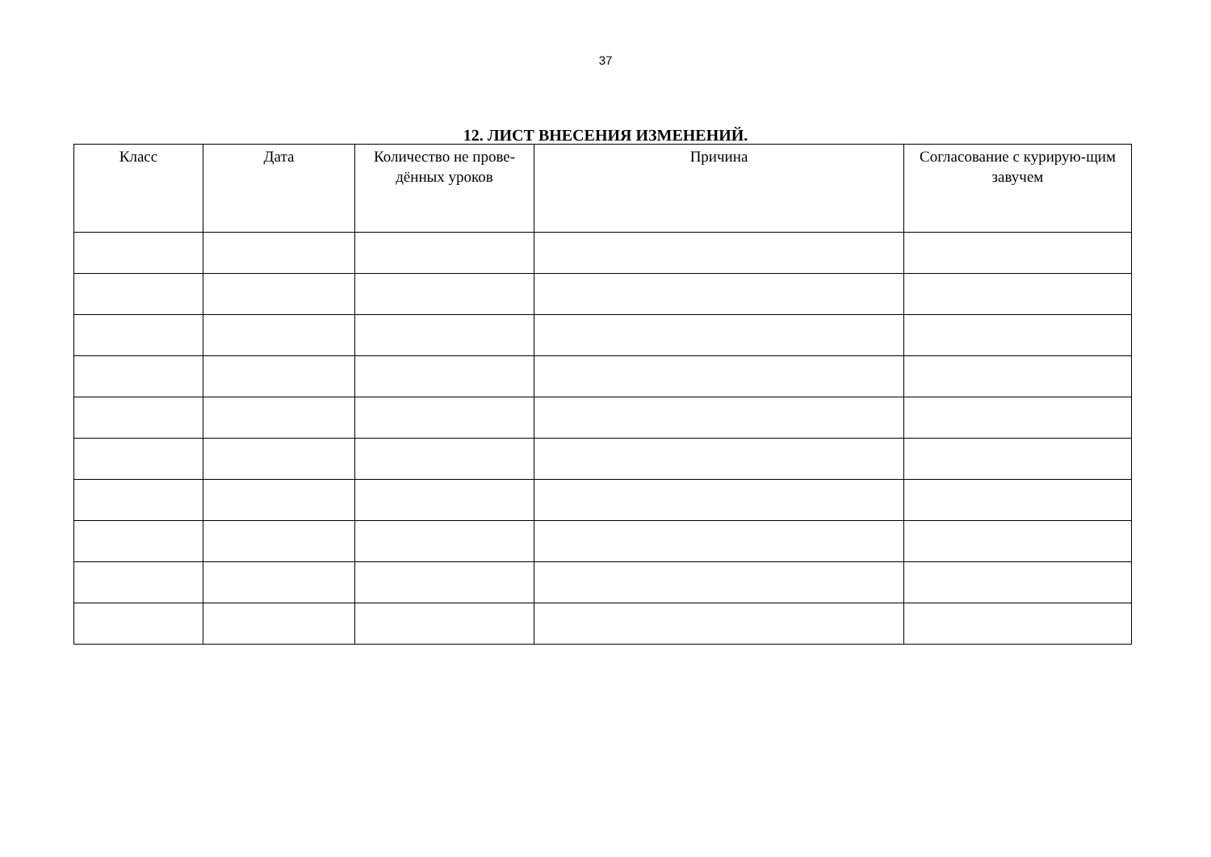37
12. ЛИСТ ВНЕСЕНИЯ ИЗМЕНЕНИЙ.
| Класс | Дата | Количество не прове-дённых уроков | Причина | Согласование с курирую-щим завучем |
| --- | --- | --- | --- | --- |